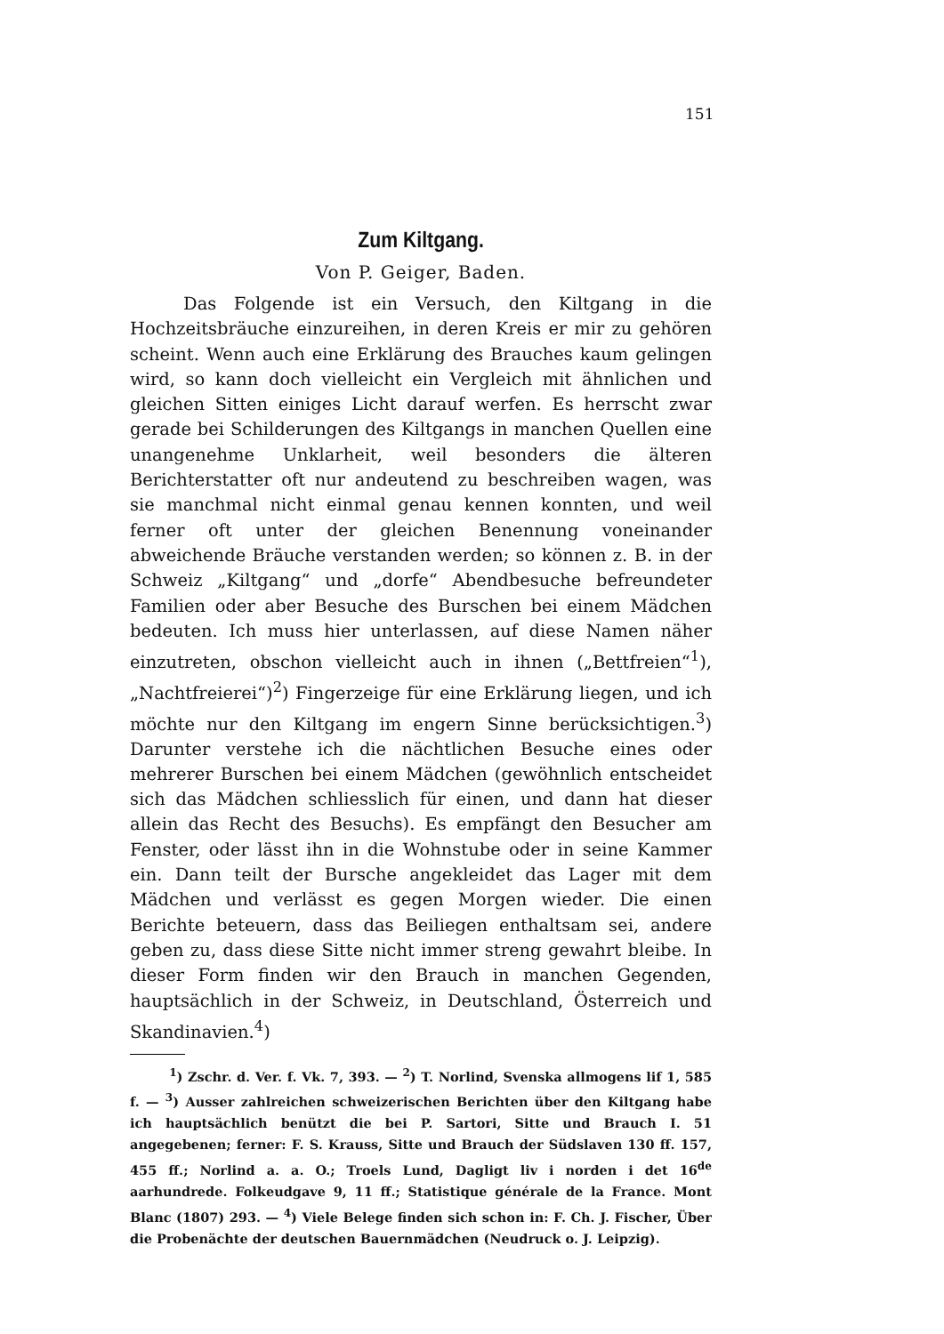151
Zum Kiltgang.
Von P. Geiger, Baden.
Das Folgende ist ein Versuch, den Kiltgang in die Hochzeitsbräuche einzureihen, in deren Kreis er mir zu gehören scheint. Wenn auch eine Erklärung des Brauches kaum gelingen wird, so kann doch vielleicht ein Vergleich mit ähnlichen und gleichen Sitten einiges Licht darauf werfen. Es herrscht zwar gerade bei Schilderungen des Kiltgangs in manchen Quellen eine unangenehme Unklarheit, weil besonders die älteren Berichterstatter oft nur andeutend zu beschreiben wagen, was sie manchmal nicht einmal genau kennen konnten, und weil ferner oft unter der gleichen Benennung voneinander abweichende Bräuche verstanden werden; so können z. B. in der Schweiz „Kiltgang“ und „dorfe“ Abendbesuche befreundeter Familien oder aber Besuche des Burschen bei einem Mädchen bedeuten. Ich muss hier unterlassen, auf diese Namen näher einzutreten, obschon vielleicht auch in ihnen („Bettfreien“<sup>1</sup>), „Nachtfreierei“)<sup>2</sup>) Fingerzeige für eine Erklärung liegen, und ich möchte nur den Kiltgang im engern Sinne berücksichtigen.<sup>3</sup>) Darunter verstehe ich die nächtlichen Besuche eines oder mehrerer Burschen bei einem Mädchen (gewöhnlich entscheidet sich das Mädchen schliesslich für einen, und dann hat dieser allein das Recht des Besuchs). Es empfängt den Besucher am Fenster, oder lässt ihn in die Wohnstube oder in seine Kammer ein. Dann teilt der Bursche angekleidet das Lager mit dem Mädchen und verlässt es gegen Morgen wieder. Die einen Berichte beteuern, dass das Beiliegen enthaltsam sei, andere geben zu, dass diese Sitte nicht immer streng gewahrt bleibe. In dieser Form finden wir den Brauch in manchen Gegenden, hauptsächlich in der Schweiz, in Deutschland, Österreich und Skandinavien.<sup>4</sup>)
<sup>1</sup>) Zschr. d. Ver. f. Vk. 7, 393. — <sup>2</sup>) T. Norlind, Svenska allmogens lif 1, 585 f. — <sup>3</sup>) Ausser zahlreichen schweizerischen Berichten über den Kiltgang habe ich hauptsächlich benützt die bei P. Sartori, Sitte und Brauch I. 51 angegebenen; ferner: F. S. Krauss, Sitte und Brauch der Südslaven 130 ff. 157, 455 ff.; Norlind a. a. O.; Troels Lund, Dagligt liv i norden i det 16<sup>de</sup> aarhundrede. Folkeudgave 9, 11 ff.; Statistique générale de la France. Mont Blanc (1807) 293. — <sup>4</sup>) Viele Belege finden sich schon in: F. Ch. J. Fischer, Über die Probenächte der deutschen Bauernmädchen (Neudruck o. J. Leipzig).